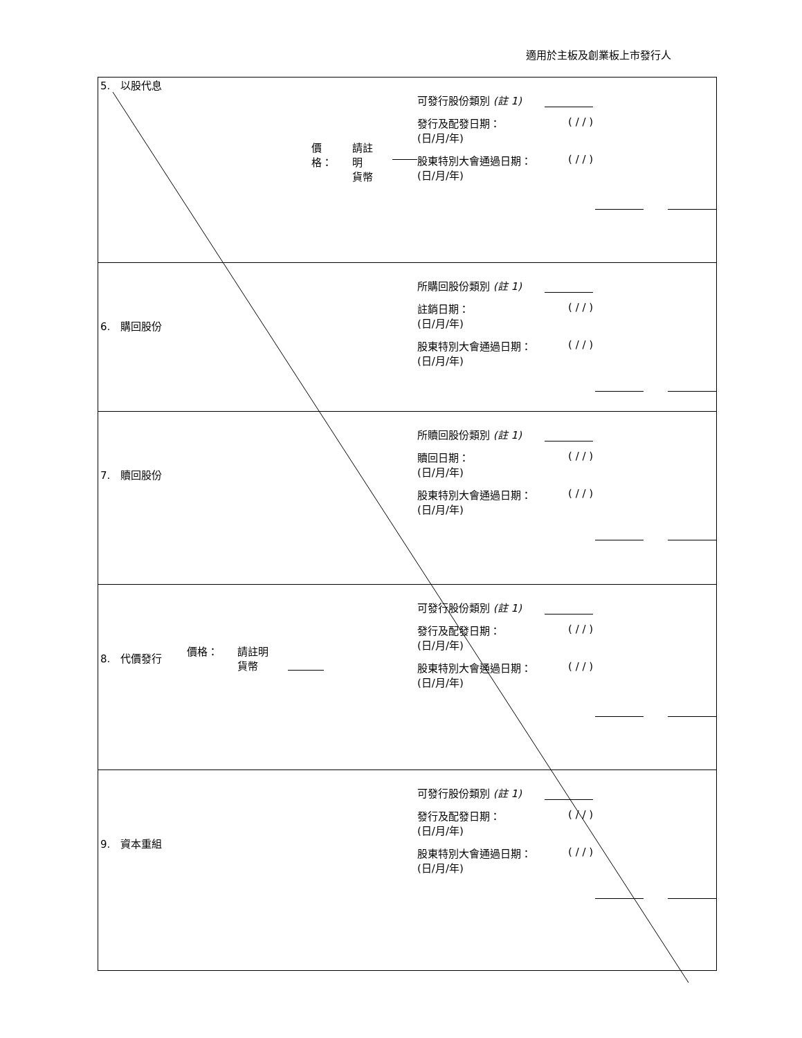適用於主板及創業板上市發行人
| 5. 以股代息 | 價格： 請註明 貨幣 | 可發行股份類別 (註 1) 發行及配發日期： (日/月/年) ( / / ) 股東特別大會通過日期： (日/月/年) ( / / ) | |
| 6. 購回股份 | | 所購回股份類別 (註 1) 註銷日期： (日/月/年) ( / / ) 股東特別大會通過日期： (日/月/年) ( / / ) | |
| 7. 贖回股份 | | 所贖回股份類別 (註 1) 贖回日期： (日/月/年) ( / / ) 股東特別大會通過日期： (日/月/年) ( / / ) | |
| 8. 代價發行 | 價格： 請註明 貨幣 | 可發行股份類別 (註 1) 發行及配發日期： (日/月/年) ( / / ) 股東特別大會通過日期： (日/月/年) ( / / ) | |
| 9. 資本重組 | | 可發行股份類別 (註 1) 發行及配發日期： (日/月/年) ( / / ) 股東特別大會通過日期： (日/月/年) ( / / ) | |